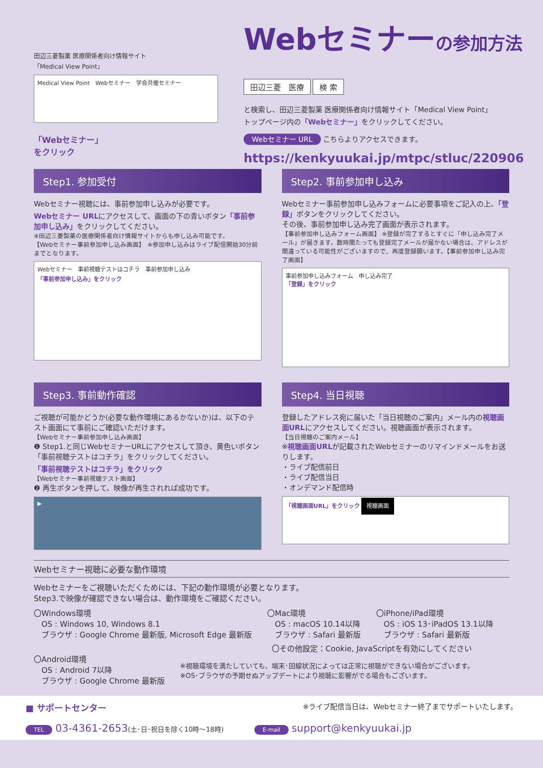田辺三菱製薬 医療関係者向け情報サイト
「Medical View Point」
Medical View Point　Webセミナー　学会共催セミナー
「Webセミナー」
をクリック
Webセミナーの参加方法
田辺三菱　医療 検 索
と検索し、田辺三菱製薬 医療関係者向け情報サイト「Medical View Point」
トップページ内の「Webセミナー」をクリックしてください。
Webセミナー URL こちらよりアクセスできます。
https://kenkyuukai.jp/mtpc/stluc/220906
Step1. 参加受付
Webセミナー視聴には、事前参加申し込みが必要です。
Webセミナー URLにアクセスして、画面の下の青いボタン「事前参加申し込み」をクリックしてください。
※田辺三菱製薬の医療関係者向け情報サイトからも申し込み可能です。
【Webセミナー事前参加申し込み画面】 ※参加申し込みはライブ配信開始30分前までとなります。
Webセミナー　事前視聴テストはコチラ　事前参加申し込み
「事前参加申し込み」をクリック
Step2. 事前参加申し込み
Webセミナー事前参加申し込みフォームに必要事項をご記入の上、「登録」ボタンをクリックしてください。
その後、事前参加申し込み完了画面が表示されます。
【事前参加申し込みフォーム画面】 ※登録が完了するとすぐに「申し込み完了メール」が届きます。数時間たっても登録完了メールが届かない場合は、アドレスが間違っている可能性がございますので、再度登録願います。【事前参加申し込み完了画面】
事前参加申し込みフォーム　申し込み完了
「登録」をクリック
Step3. 事前動作確認
ご視聴が可能かどうか(必要な動作環境にあるかないか)は、以下のテスト画面にて事前にご確認いただけます。
【Webセミナー事前参加申し込み画面】
❶ Step1.と同じWebセミナーURLにアクセスして頂き、黄色いボタン「事前視聴テストはコチラ」をクリックしてください。
「事前視聴テストはコチラ」をクリック
【Webセミナー事前視聴テスト画面】
❷ 再生ボタンを押して、映像が再生されれば成功です。
▶
Step4. 当日視聴
登録したアドレス宛に届いた「当日視聴のご案内」メール内の視聴画面URLにアクセスしてください。視聴画面が表示されます。
【当日視聴のご案内メール】
※視聴画面URLが記載されたWebセミナーのリマインドメールをお送りします。
・ライブ配信前日
・ライブ配信当日
・オンデマンド配信時
「視聴画面URL」をクリック 視聴画面
Webセミナー視聴に必要な動作環境
Webセミナーをご視聴いただくためには、下記の動作環境が必要となります。
Step3.で映像が確認できない場合は、動作環境をご確認ください。
〇Windows環境
　OS : Windows 10, Windows 8.1
　ブラウザ : Google Chrome 最新版, Microsoft Edge 最新版
〇Mac環境
　OS : macOS 10.14以降
　ブラウザ : Safari 最新版
〇iPhone/iPad環境
　OS : iOS 13･iPadOS 13.1以降
　ブラウザ : Safari 最新版
〇その他設定：Cookie, JavaScriptを有効にしてください
〇Android環境
　OS : Android 7以降
　ブラウザ : Google Chrome 最新版
※視聴環境を満たしていても、端末･回線状況によっては正常に視聴ができない場合がございます。
※OS･ブラウザの予期せぬアップデートにより視聴に影響がでる場合もございます。
■ サポートセンター ※ライブ配信当日は、Webセミナー終了までサポートいたします。
TEL 03-4361-2653(土･日･祝日を除く10時〜18時)　　　E-mail support@kenkyuukai.jp